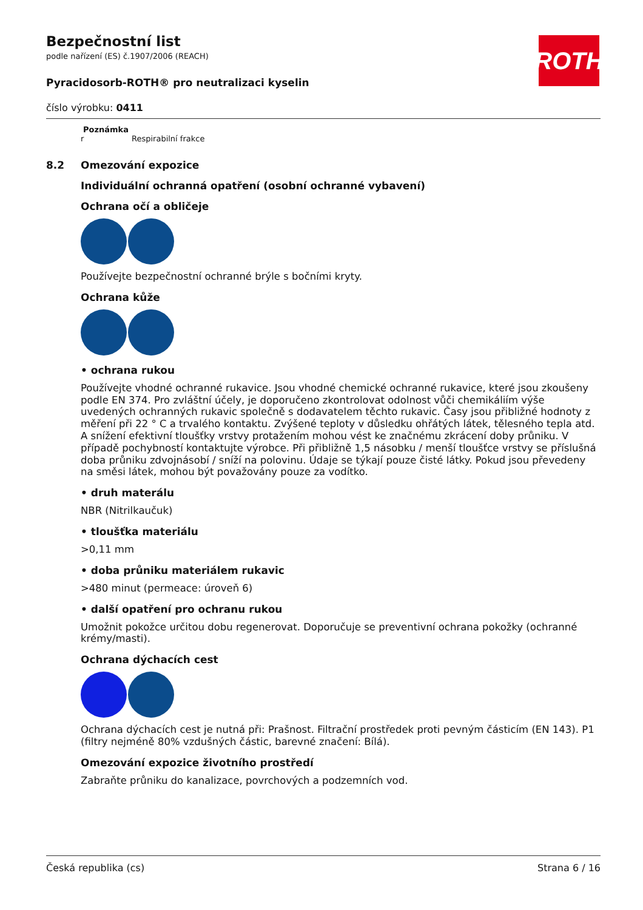ROTH
Bezpečnostní list
podle nařízení (ES) č.1907/2006 (REACH)
Pyracidosorb-ROTH® pro neutralizaci kyselin
číslo výrobku: 0411
Poznámka
r Respirabilní frakce
8.2 Omezování expozice
Individuální ochranná opatření (osobní ochranné vybavení)
Ochrana očí a obličeje
Používejte bezpečnostní ochranné brýle s bočními kryty.
Ochrana kůže
• ochrana rukou
Používejte vhodné ochranné rukavice. Jsou vhodné chemické ochranné rukavice, které jsou zkoušeny podle EN 374. Pro zvláštní účely, je doporučeno zkontrolovat odolnost vůči chemikáliím výše uvedených ochranných rukavic společně s dodavatelem těchto rukavic. Časy jsou přibližné hodnoty z měření při 22 ° C a trvalého kontaktu. Zvýšené teploty v důsledku ohřátých látek, tělesného tepla atd. A snížení efektivní tloušťky vrstvy protažením mohou vést ke značnému zkrácení doby průniku. V případě pochybností kontaktujte výrobce. Při přibližně 1,5 násobku / menší tloušťce vrstvy se příslušná doba průniku zdvojnásobí / sníží na polovinu. Údaje se týkají pouze čisté látky. Pokud jsou převedeny na směsi látek, mohou být považovány pouze za vodítko.
• druh materálu
NBR (Nitrilkaučuk)
• tloušťka materiálu
>0,11 mm
• doba průniku materiálem rukavic
>480 minut (permeace: úroveň 6)
• další opatření pro ochranu rukou
Umožnit pokožce určitou dobu regenerovat. Doporučuje se preventivní ochrana pokožky (ochranné krémy/masti).
Ochrana dýchacích cest
Ochrana dýchacích cest je nutná při: Prašnost. Filtrační prostředek proti pevným částicím (EN 143). P1 (filtry nejméně 80% vzdušných částic, barevné značení: Bílá).
Omezování expozice životního prostředí
Zabraňte průniku do kanalizace, povrchových a podzemních vod.
Česká republika (cs) Strana 6 / 16